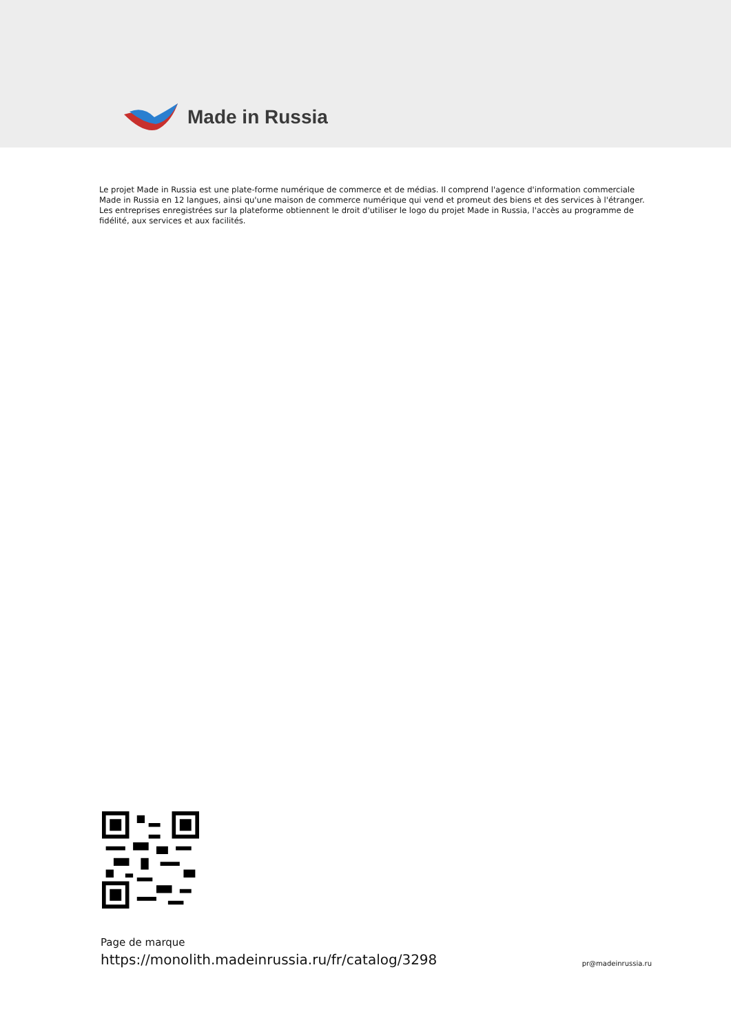Made in Russia
Le projet Made in Russia est une plate-forme numérique de commerce et de médias. Il comprend l'agence d'information commerciale Made in Russia en 12 langues, ainsi qu'une maison de commerce numérique qui vend et promeut des biens et des services à l'étranger. Les entreprises enregistrées sur la plateforme obtiennent le droit d'utiliser le logo du projet Made in Russia, l'accès au programme de fidélité, aux services et aux facilités.
Page de marque
https://monolith.madeinrussia.ru/fr/catalog/3298
pr@madeinrussia.ru